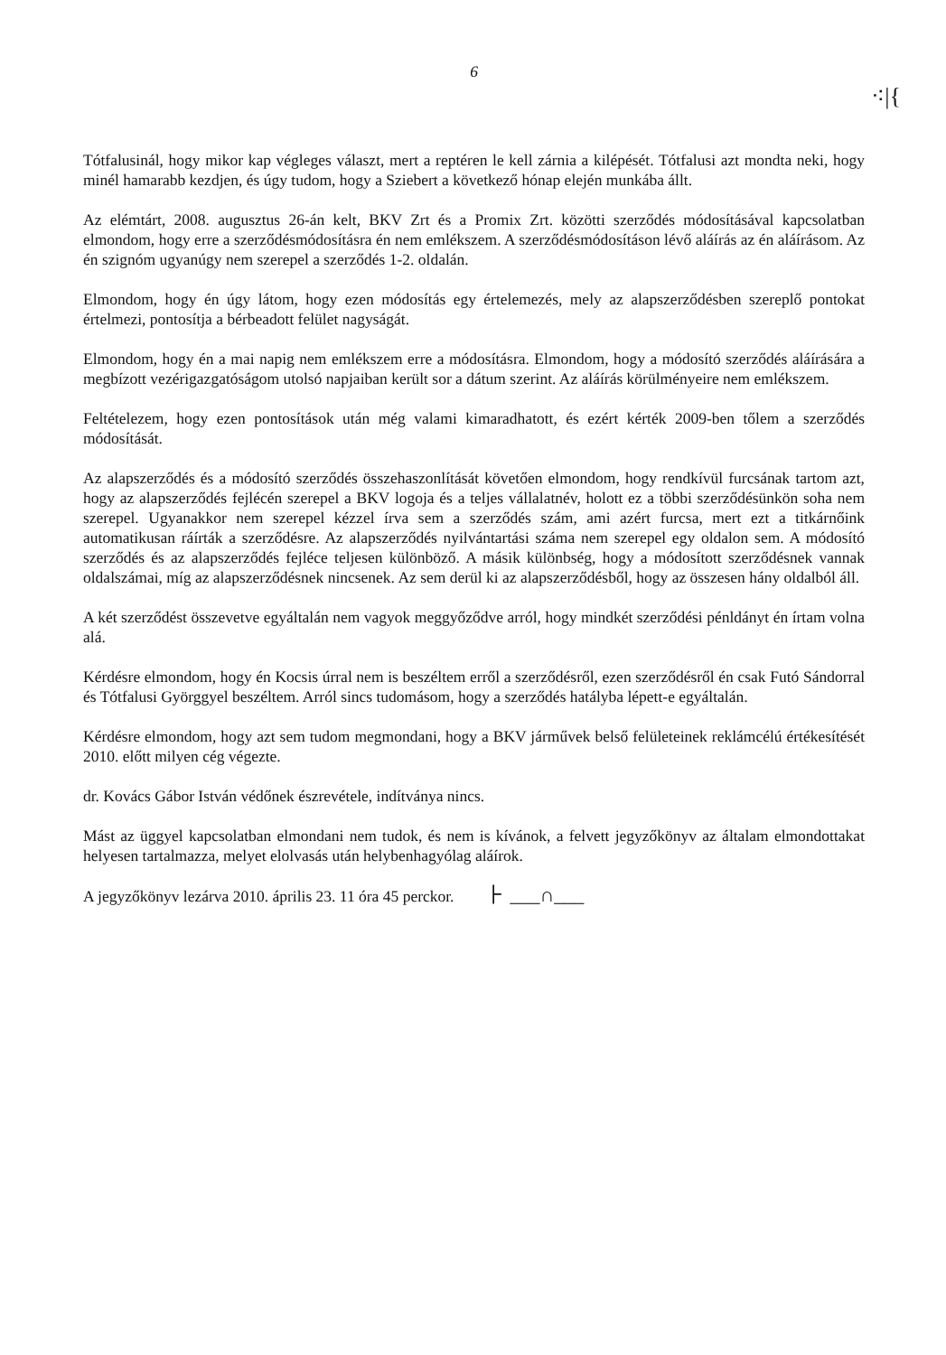6
⁖|{
Tótfalusinál, hogy mikor kap végleges választ, mert a reptéren le kell zárnia a kilépését. Tótfalusi azt mondta neki, hogy minél hamarabb kezdjen, és úgy tudom, hogy a Sziebert a következő hónap elején munkába állt.
Az elémtárt, 2008. augusztus 26-án kelt, BKV Zrt és a Promix Zrt. közötti szerződés módosításával kapcsolatban elmondom, hogy erre a szerződésmódosításra én nem emlékszem. A szerződésmódosításon lévő aláírás az én aláírásom. Az én szignóm ugyanúgy nem szerepel a szerződés 1-2. oldalán.
Elmondom, hogy én úgy látom, hogy ezen módosítás egy értelemezés, mely az alapszerződésben szereplő pontokat értelmezi, pontosítja a bérbeadott felület nagyságát.
Elmondom, hogy én a mai napig nem emlékszem erre a módosításra. Elmondom, hogy a módosító szerződés aláírására a megbízott vezérigazgatóságom utolsó napjaiban került sor a dátum szerint. Az aláírás körülményeire nem emlékszem.
Feltételezem, hogy ezen pontosítások után még valami kimaradhatott, és ezért kérték 2009-ben tőlem a szerződés módosítását.
Az alapszerződés és a módosító szerződés összehaszonlítását követően elmondom, hogy rendkívül furcsának tartom azt, hogy az alapszerződés fejlécén szerepel a BKV logoja és a teljes vállalatnév, holott ez a többi szerződésünkön soha nem szerepel. Ugyanakkor nem szerepel kézzel írva sem a szerződés szám, ami azért furcsa, mert ezt a titkárnőink automatikusan ráírták a szerződésre. Az alapszerződés nyilvántartási száma nem szerepel egy oldalon sem. A módosító szerződés és az alapszerződés fejléce teljesen különböző. A másik különbség, hogy a módosított szerződésnek vannak oldalszámai, míg az alapszerződésnek nincsenek. Az sem derül ki az alapszerződésből, hogy az összesen hány oldalból áll.
A két szerződést összevetve egyáltalán nem vagyok meggyőződve arról, hogy mindkét szerződési pénldányt én írtam volna alá.
Kérdésre elmondom, hogy én Kocsis úrral nem is beszéltem erről a szerződésről, ezen szerződésről én csak Futó Sándorral és Tótfalusi Györggyel beszéltem. Arról sincs tudomásom, hogy a szerződés hatályba lépett-e egyáltalán.
Kérdésre elmondom, hogy azt sem tudom megmondani, hogy a BKV járművek belső felületeinek reklámcélú értékesítését 2010. előtt milyen cég végezte.
dr. Kovács Gábor István védőnek észrevétele, indítványa nincs.
Mást az üggyel kapcsolatban elmondani nem tudok, és nem is kívánok, a felvett jegyzőkönyv az általam elmondottakat helyesen tartalmazza, melyet elolvasás után helybenhagyólag aláírok.
A jegyzőkönyv lezárva 2010. április 23. 11 óra 45 perckor. ⺊ ___∩___